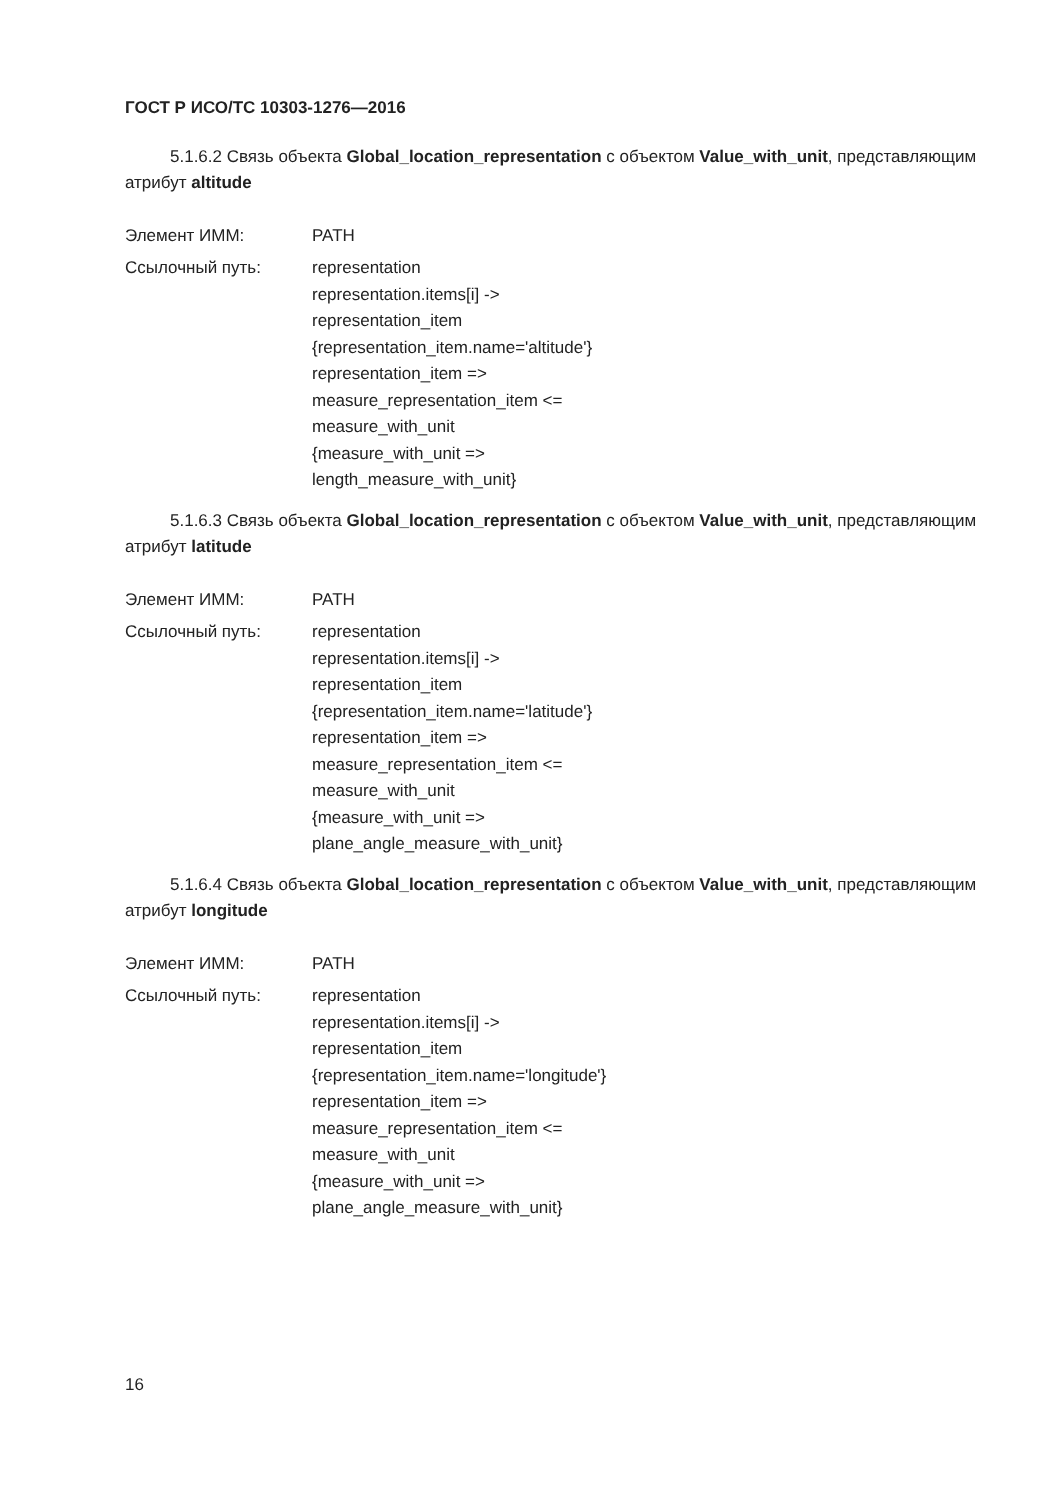ГОСТ Р ИСО/ТС 10303-1276—2016
5.1.6.2 Связь объекта Global_location_representation с объектом Value_with_unit, представляющим атрибут altitude
Элемент ИММ: PATH
Ссылочный путь: representation
representation.items[i] ->
representation_item
{representation_item.name='altitude'}
representation_item =>
measure_representation_item <=
measure_with_unit
{measure_with_unit =>
length_measure_with_unit}
5.1.6.3 Связь объекта Global_location_representation с объектом Value_with_unit, представляющим атрибут latitude
Элемент ИММ: PATH
Ссылочный путь: representation
representation.items[i] ->
representation_item
{representation_item.name='latitude'}
representation_item =>
measure_representation_item <=
measure_with_unit
{measure_with_unit =>
plane_angle_measure_with_unit}
5.1.6.4 Связь объекта Global_location_representation с объектом Value_with_unit, представляющим атрибут longitude
Элемент ИММ: PATH
Ссылочный путь: representation
representation.items[i] ->
representation_item
{representation_item.name='longitude'}
representation_item =>
measure_representation_item <=
measure_with_unit
{measure_with_unit =>
plane_angle_measure_with_unit}
16